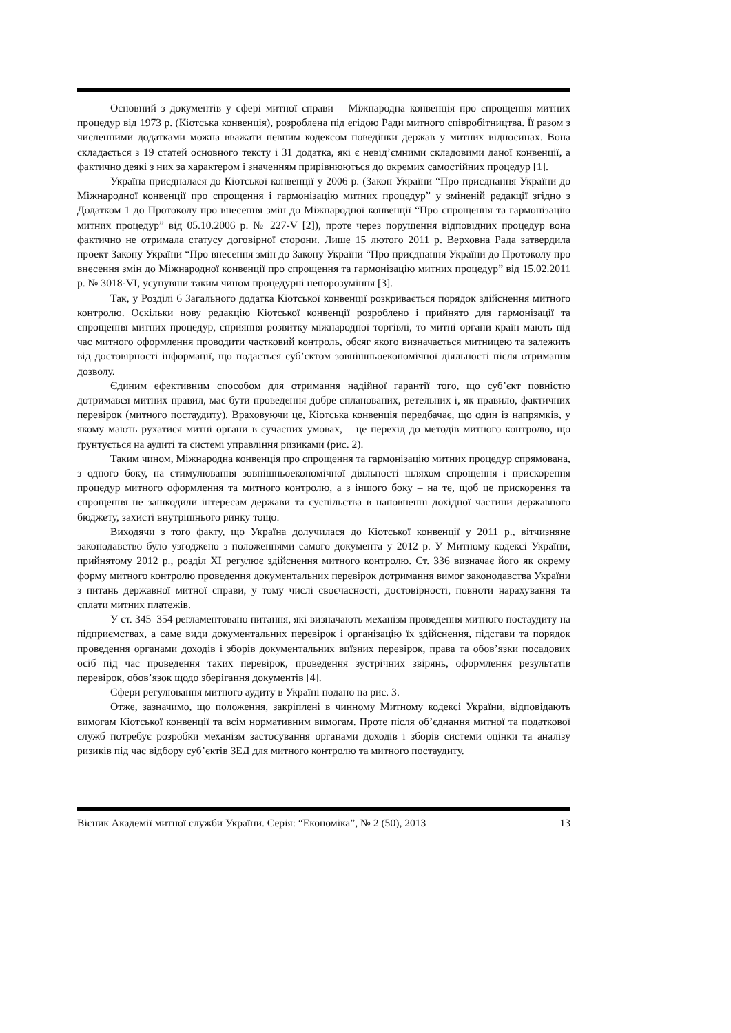Основний з документів у сфері митної справи – Міжнародна конвенція про спрощення митних процедур від 1973 р. (Кіотська конвенція), розроблена під егідою Ради митного співробітництва. Її разом з численними додатками можна вважати певним кодексом поведінки держав у митних відносинах. Вона складається з 19 статей основного тексту і 31 додатка, які є невід’ємними складовими даної конвенції, а фактично деякі з них за характером і значенням прирівнюються до окремих самостійних процедур [1].
Україна приєдналася до Кіотської конвенції у 2006 р. (Закон України “Про приєднання України до Міжнародної конвенції про спрощення і гармонізацію митних процедур” у зміненій редакції згідно з Додатком 1 до Протоколу про внесення змін до Міжнародної конвенції “Про спрощення та гармонізацію митних процедур” від 05.10.2006 р. № 227-V [2]), проте через порушення відповідних процедур вона фактично не отримала статусу договірної сторони. Лише 15 лютого 2011 р. Верховна Рада затвердила проект Закону України “Про внесення змін до Закону України “Про приєднання України до Протоколу про внесення змін до Міжнародної конвенції про спрощення та гармонізацію митних процедур” від 15.02.2011 р. № 3018-VI, усунувши таким чином процедурні непорозуміння [3].
Так, у Розділі 6 Загального додатка Кіотської конвенції розкривається порядок здійснення митного контролю. Оскільки нову редакцію Кіотської конвенції розроблено і прийнято для гармонізації та спрощення митних процедур, сприяння розвитку міжнародної торгівлі, то митні органи країн мають під час митного оформлення проводити частковий контроль, обсяг якого визначається митницею та залежить від достовірності інформації, що подається суб’єктом зовнішньоекономічної діяльності після отримання дозволу.
Єдиним ефективним способом для отримання надійної гарантії того, що суб’єкт повністю дотримався митних правил, має бути проведення добре спланованих, ретельних і, як правило, фактичних перевірок (митного постаудиту). Враховуючи це, Кіотська конвенція передбачає, що один із напрямків, у якому мають рухатися митні органи в сучасних умовах, – це перехід до методів митного контролю, що ґрунтується на аудиті та системі управління ризиками (рис. 2).
Таким чином, Міжнародна конвенція про спрощення та гармонізацію митних процедур спрямована, з одного боку, на стимулювання зовнішньоекономічної діяльності шляхом спрощення і прискорення процедур митного оформлення та митного контролю, а з іншого боку – на те, щоб це прискорення та спрощення не зашкодили інтересам держави та суспільства в наповненні дохідної частини державного бюджету, захисті внутрішнього ринку тощо.
Виходячи з того факту, що Україна долучилася до Кіотської конвенції у 2011 р., вітчизняне законодавство було узгоджено з положеннями самого документа у 2012 р. У Митному кодексі України, прийнятому 2012 р., розділ XI регулює здійснення митного контролю. Ст. 336 визначає його як окрему форму митного контролю проведення документальних перевірок дотримання вимог законодавства України з питань державної митної справи, у тому числі своєчасності, достовірності, повноти нарахування та сплати митних платежів.
У ст. 345–354 регламентовано питання, які визначають механізм проведення митного постаудиту на підприємствах, а саме види документальних перевірок і організацію їх здійснення, підстави та порядок проведення органами доходів і зборів документальних виїзних перевірок, права та обов’язки посадових осіб під час проведення таких перевірок, проведення зустрічних звірянь, оформлення результатів перевірок, обов’язок щодо зберігання документів [4].
Сфери регулювання митного аудиту в Україні подано на рис. 3.
Отже, зазначимо, що положення, закріплені в чинному Митному кодексі України, відповідають вимогам Кіотської конвенції та всім нормативним вимогам. Проте після об’єднання митної та податкової служб потребує розробки механізм застосування органами доходів і зборів системи оцінки та аналізу ризиків під час відбору суб’єктів ЗЕД для митного контролю та митного постаудиту.
Вісник Академії митної служби України. Серія: “Економіка”, № 2 (50), 2013 13